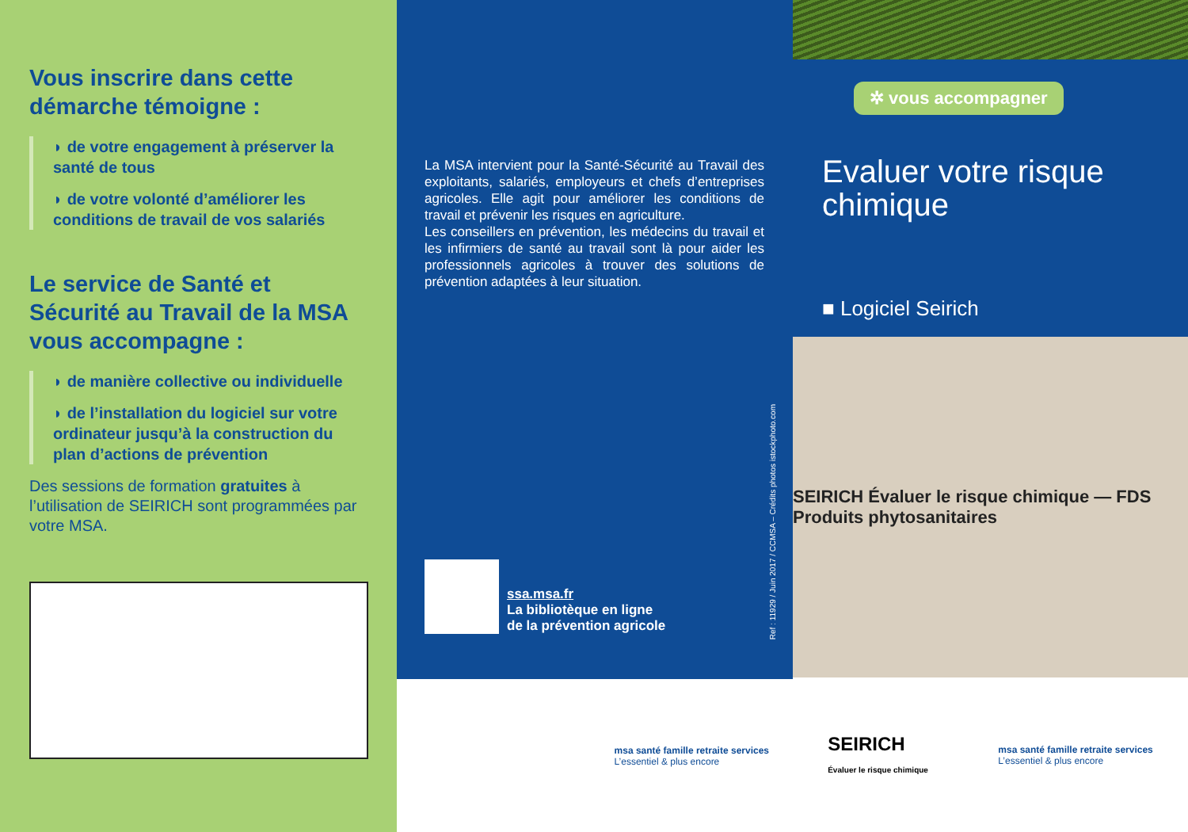Vous inscrire dans cette démarche témoigne :
◗ de votre engagement à préserver la santé de tous
◗ de votre volonté d’améliorer les conditions de travail de vos salariés
Le service de Santé et Sécurité au Travail de la MSA vous accompagne :
◗ de manière collective ou individuelle
◗ de l’installation du logiciel sur votre ordinateur jusqu’à la construction du plan d’actions de prévention
Des sessions de formation gratuites à l’utilisation de SEIRICH sont programmées par votre MSA.
La MSA intervient pour la Santé-Sécurité au Travail des exploitants, salariés, employeurs et chefs d’entreprises agricoles. Elle agit pour améliorer les conditions de travail et prévenir les risques en agriculture.
Les conseillers en prévention, les médecins du travail et les infirmiers de santé au travail sont là pour aider les professionnels agricoles à trouver des solutions de prévention adaptées à leur situation.
ssa.msa.fr
La bibliotèque en ligne
de la prévention agricole
Ref : 11929 / Juin 2017 / CCMSA – Crédits photos istockphoto.com
msa santé famille retraite services
L’essentiel & plus encore
✲ vous accompagner
Evaluer votre risque chimique
■ Logiciel Seirich
SEIRICH Évaluer le risque chimique — FDS Produits phytosanitaires
SEIRICH
Évaluer le risque chimique
msa santé famille retraite services
L’essentiel & plus encore